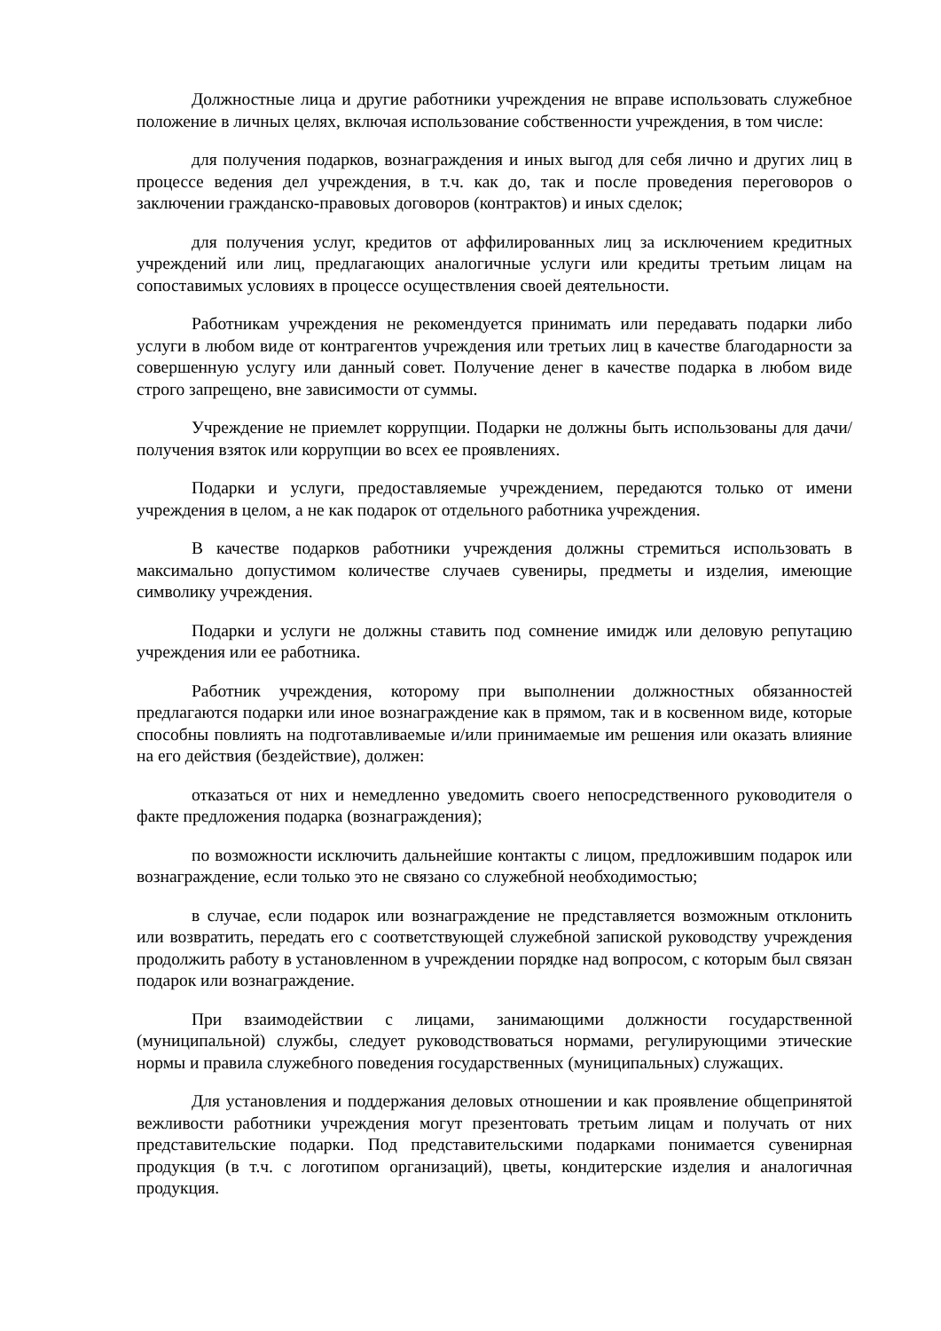Должностные лица и другие работники учреждения не вправе использовать служебное положение в личных целях, включая использование собственности учреждения, в том числе:
для получения подарков, вознаграждения и иных выгод для себя лично и других лиц в процессе ведения дел учреждения, в т.ч. как до, так и после проведения переговоров о заключении гражданско-правовых договоров (контрактов) и иных сделок;
для получения услуг, кредитов от аффилированных лиц за исключением кредитных учреждений или лиц, предлагающих аналогичные услуги или кредиты третьим лицам на сопоставимых условиях в процессе осуществления своей деятельности.
Работникам учреждения не рекомендуется принимать или передавать подарки либо услуги в любом виде от контрагентов учреждения или третьих лиц в качестве благодарности за совершенную услугу или данный совет. Получение денег в качестве подарка в любом виде строго запрещено, вне зависимости от суммы.
Учреждение не приемлет коррупции. Подарки не должны быть использованы для дачи/получения взяток или коррупции во всех ее проявлениях.
Подарки и услуги, предоставляемые учреждением, передаются только от имени учреждения в целом, а не как подарок от отдельного работника учреждения.
В качестве подарков работники учреждения должны стремиться использовать в максимально допустимом количестве случаев сувениры, предметы и изделия, имеющие символику учреждения.
Подарки и услуги не должны ставить под сомнение имидж или деловую репутацию учреждения или ее работника.
Работник учреждения, которому при выполнении должностных обязанностей предлагаются подарки или иное вознаграждение как в прямом, так и в косвенном виде, которые способны повлиять на подготавливаемые и/или принимаемые им решения или оказать влияние на его действия (бездействие), должен:
отказаться от них и немедленно уведомить своего непосредственного руководителя о факте предложения подарка (вознаграждения);
по возможности исключить дальнейшие контакты с лицом, предложившим подарок или вознаграждение, если только это не связано со служебной необходимостью;
в случае, если подарок или вознаграждение не представляется возможным отклонить или возвратить, передать его с соответствующей служебной запиской руководству учреждения продолжить работу в установленном в учреждении порядке над вопросом, с которым был связан подарок или вознаграждение.
При взаимодействии с лицами, занимающими должности государственной (муниципальной) службы, следует руководствоваться нормами, регулирующими этические нормы и правила служебного поведения государственных (муниципальных) служащих.
Для установления и поддержания деловых отношении и как проявление общепринятой вежливости работники учреждения могут презентовать третьим лицам и получать от них представительские подарки. Под представительскими подарками понимается сувенирная продукция (в т.ч. с логотипом организаций), цветы, кондитерские изделия и аналогичная продукция.